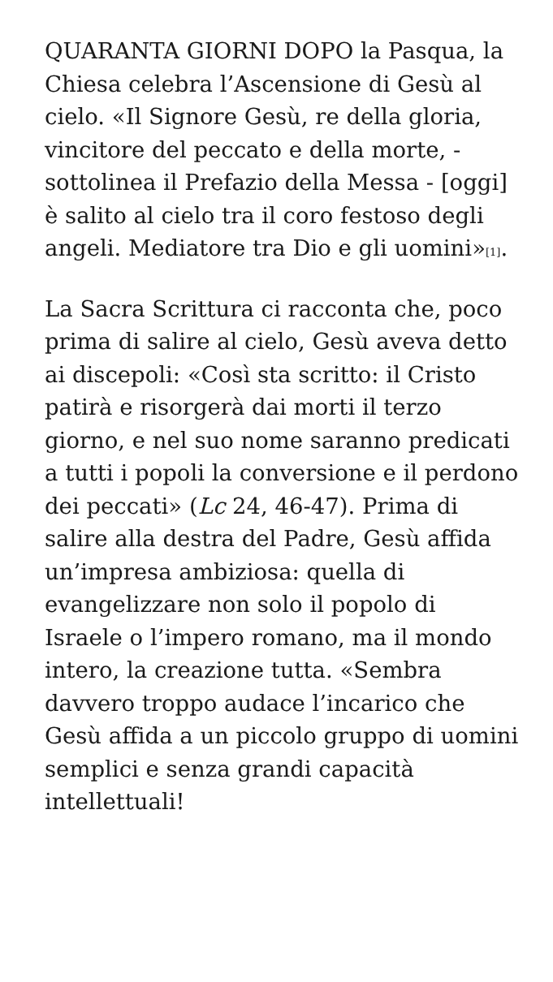QUARANTA GIORNI DOPO la Pasqua, la Chiesa celebra l’Ascensione di Gesù al cielo. «Il Signore Gesù, re della gloria, vincitore del peccato e della morte, - sottolinea il Prefazio della Messa - [oggi] è salito al cielo tra il coro festoso degli angeli. Mediatore tra Dio e gli uomini»<sup>[1]</sup>.
La Sacra Scrittura ci racconta che, poco prima di salire al cielo, Gesù aveva detto ai discepoli: «Così sta scritto: il Cristo patirà e risorgerà dai morti il terzo giorno, e nel suo nome saranno predicati a tutti i popoli la conversione e il perdono dei peccati» (Lc 24, 46-47). Prima di salire alla destra del Padre, Gesù affida un’impresa ambiziosa: quella di evangelizzare non solo il popolo di Israele o l’impero romano, ma il mondo intero, la creazione tutta. «Sembra davvero troppo audace l’incarico che Gesù affida a un piccolo gruppo di uomini semplici e senza grandi capacità intellettuali!